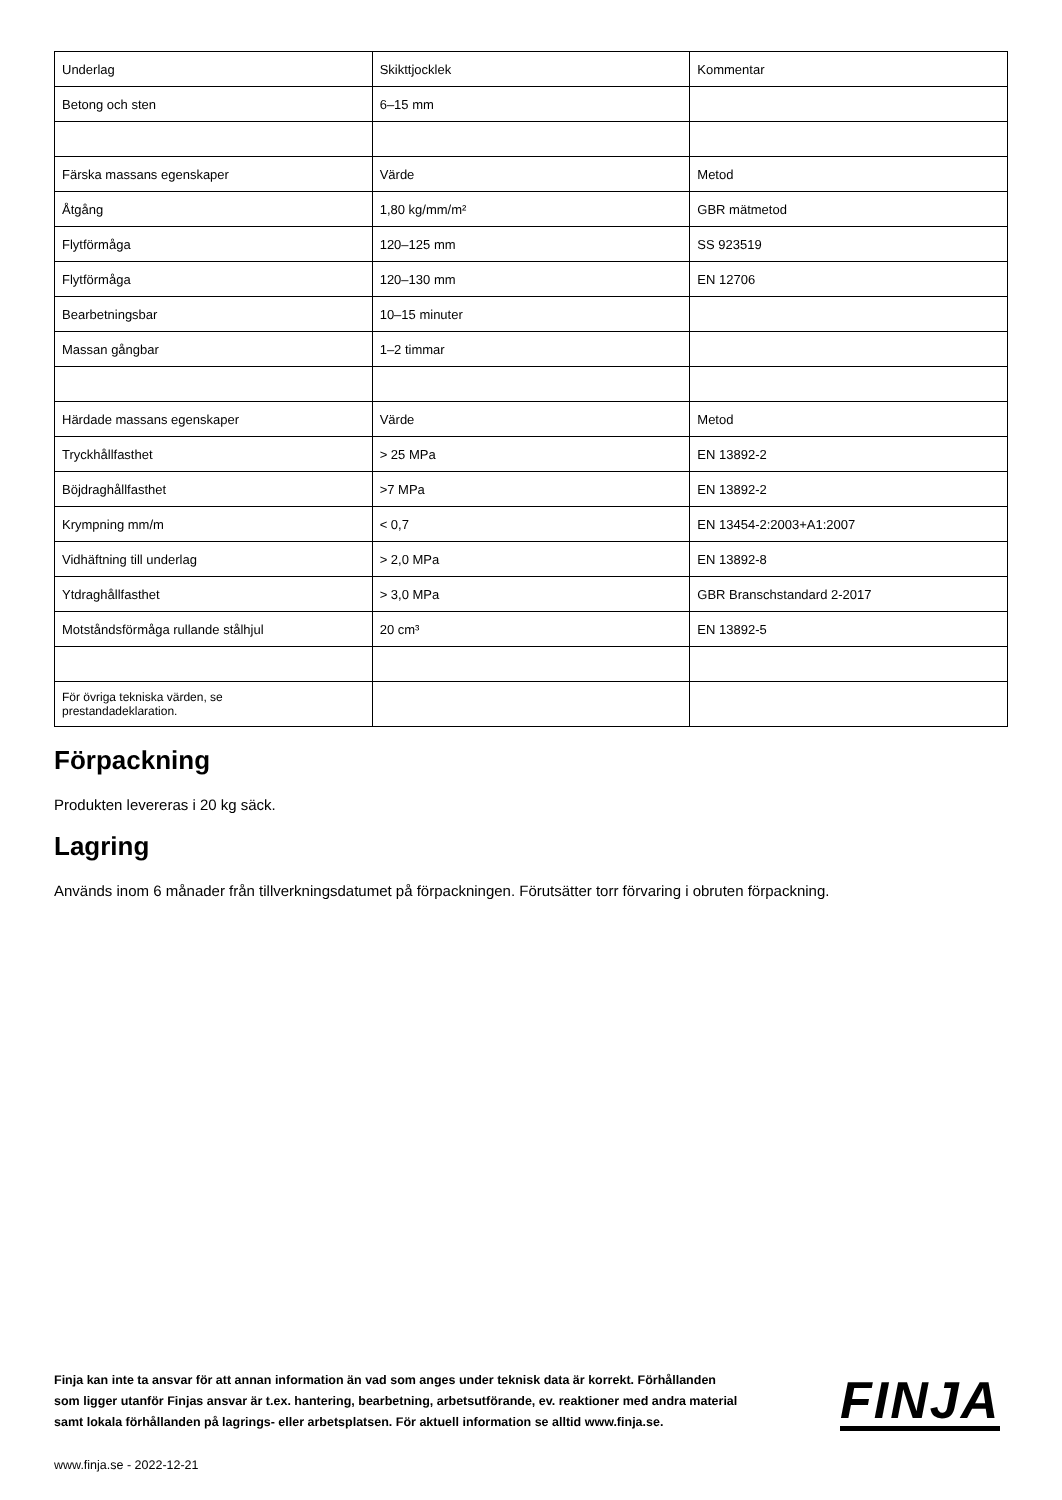| Underlag | Skikttjocklek | Kommentar |
| Betong och sten | 6–15 mm | |
| Färska massans egenskaper | Värde | Metod |
| Åtgång | 1,80 kg/mm/m² | GBR mätmetod |
| Flytförmåga | 120–125 mm | SS 923519 |
| Flytförmåga | 120–130 mm | EN 12706 |
| Bearbetningsbar | 10–15 minuter | |
| Massan gångbar | 1–2 timmar | |
| Härdade massans egenskaper | Värde | Metod |
| Tryckhållfasthet | > 25 MPa | EN 13892-2 |
| Böjdraghållfasthet | >7 MPa | EN 13892-2 |
| Krympning mm/m | < 0,7 | EN 13454-2:2003+A1:2007 |
| Vidhäftning till underlag | > 2,0 MPa | EN 13892-8 |
| Ytdraghållfasthet | > 3,0 MPa | GBR Branschstandard 2-2017 |
| Motståndsförmåga rullande stålhjul | 20 cm³ | EN 13892-5 |
| För övriga tekniska värden, se prestandadeklaration. | | |
Förpackning
Produkten levereras i 20 kg säck.
Lagring
Används inom 6 månader från tillverkningsdatumet på förpackningen. Förutsätter torr förvaring i obruten förpackning.
Finja kan inte ta ansvar för att annan information än vad som anges under teknisk data är korrekt. Förhållanden som ligger utanför Finjas ansvar är t.ex. hantering, bearbetning, arbetsutförande, ev. reaktioner med andra material samt lokala förhållanden på lagrings- eller arbetsplatsen. För aktuell information se alltid www.finja.se.
www.finja.se - 2022-12-21
FINJA